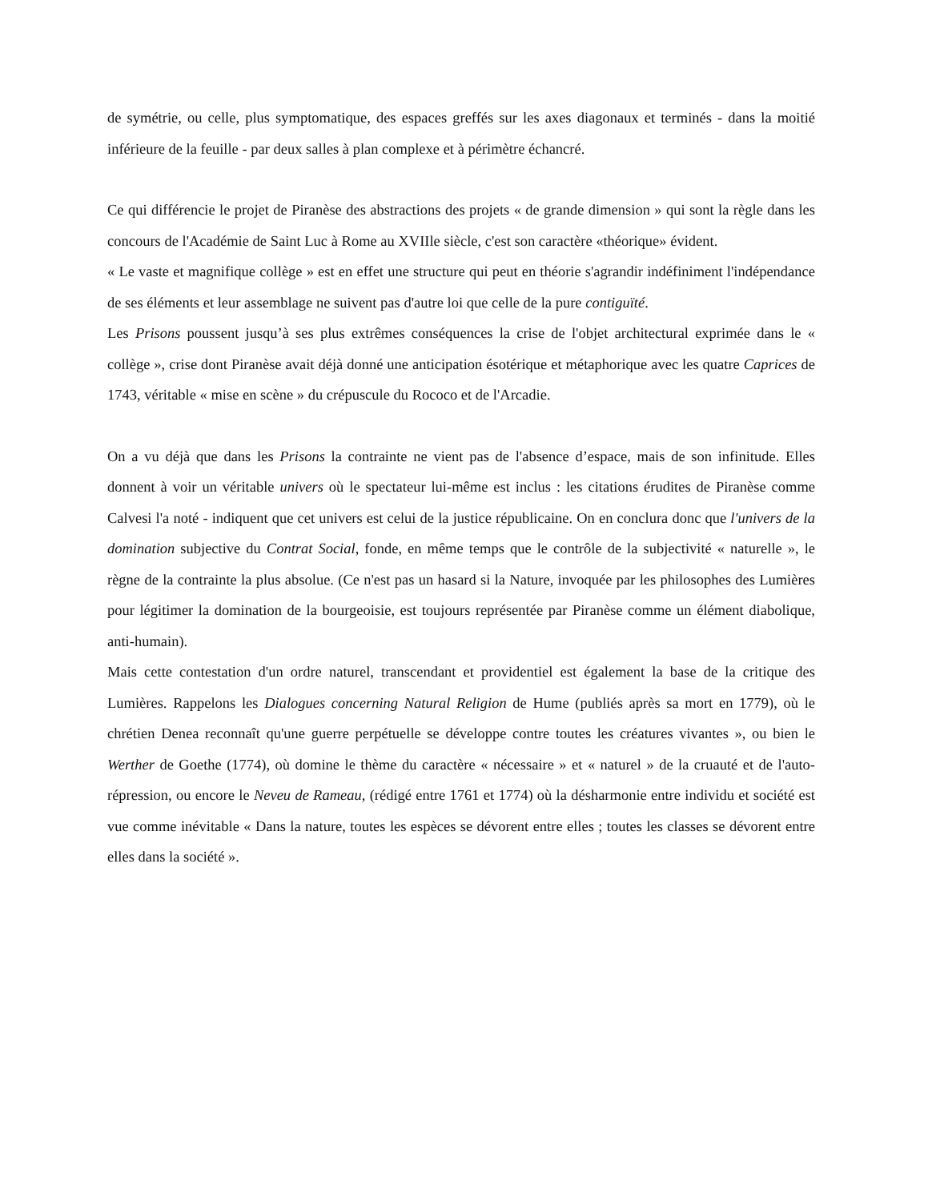de symétrie, ou celle, plus symptomatique, des espaces greffés sur les axes diagonaux et terminés - dans la moitié inférieure de la feuille - par deux salles à plan complexe et à périmètre échancré.
Ce qui différencie le projet de Piranèse des abstractions des projets « de grande dimension » qui sont la règle dans les concours de l'Académie de Saint Luc à Rome au XVIIle siècle, c'est son caractère «théorique» évident.
« Le vaste et magnifique collège » est en effet une structure qui peut en théorie s'agrandir indéfiniment l'indépendance de ses éléments et leur assemblage ne suivent pas d'autre loi que celle de la pure contiguïté.
Les Prisons poussent jusqu’à ses plus extrêmes conséquences la crise de l'objet architectural exprimée dans le « collège », crise dont Piranèse avait déjà donné une anticipation ésotérique et métaphorique avec les quatre Caprices de 1743, véritable « mise en scène » du crépuscule du Rococo et de l'Arcadie.
On a vu déjà que dans les Prisons la contrainte ne vient pas de l'absence d’espace, mais de son infinitude. Elles donnent à voir un véritable univers où le spectateur lui-même est inclus : les citations érudites de Piranèse comme Calvesi l'a noté - indiquent que cet univers est celui de la justice républicaine. On en conclura donc que l'univers de la domination subjective du Contrat Social, fonde, en même temps que le contrôle de la subjectivité « naturelle », le règne de la contrainte la plus absolue. (Ce n'est pas un hasard si la Nature, invoquée par les philosophes des Lumières pour légitimer la domination de la bourgeoisie, est toujours représentée par Piranèse comme un élément diabolique, anti-humain).
Mais cette contestation d'un ordre naturel, transcendant et providentiel est également la base de la critique des Lumières. Rappelons les Dialogues concerning Natural Religion de Hume (publiés après sa mort en 1779), où le chrétien Denea reconnaît qu'une guerre perpétuelle se développe contre toutes les créatures vivantes », ou bien le Werther de Goethe (1774), où domine le thème du caractère « nécessaire » et « naturel » de la cruauté et de l'auto-répression, ou encore le Neveu de Rameau, (rédigé entre 1761 et 1774) où la désharmonie entre individu et société est vue comme inévitable « Dans la nature, toutes les espèces se dévorent entre elles ; toutes les classes se dévorent entre elles dans la société ».